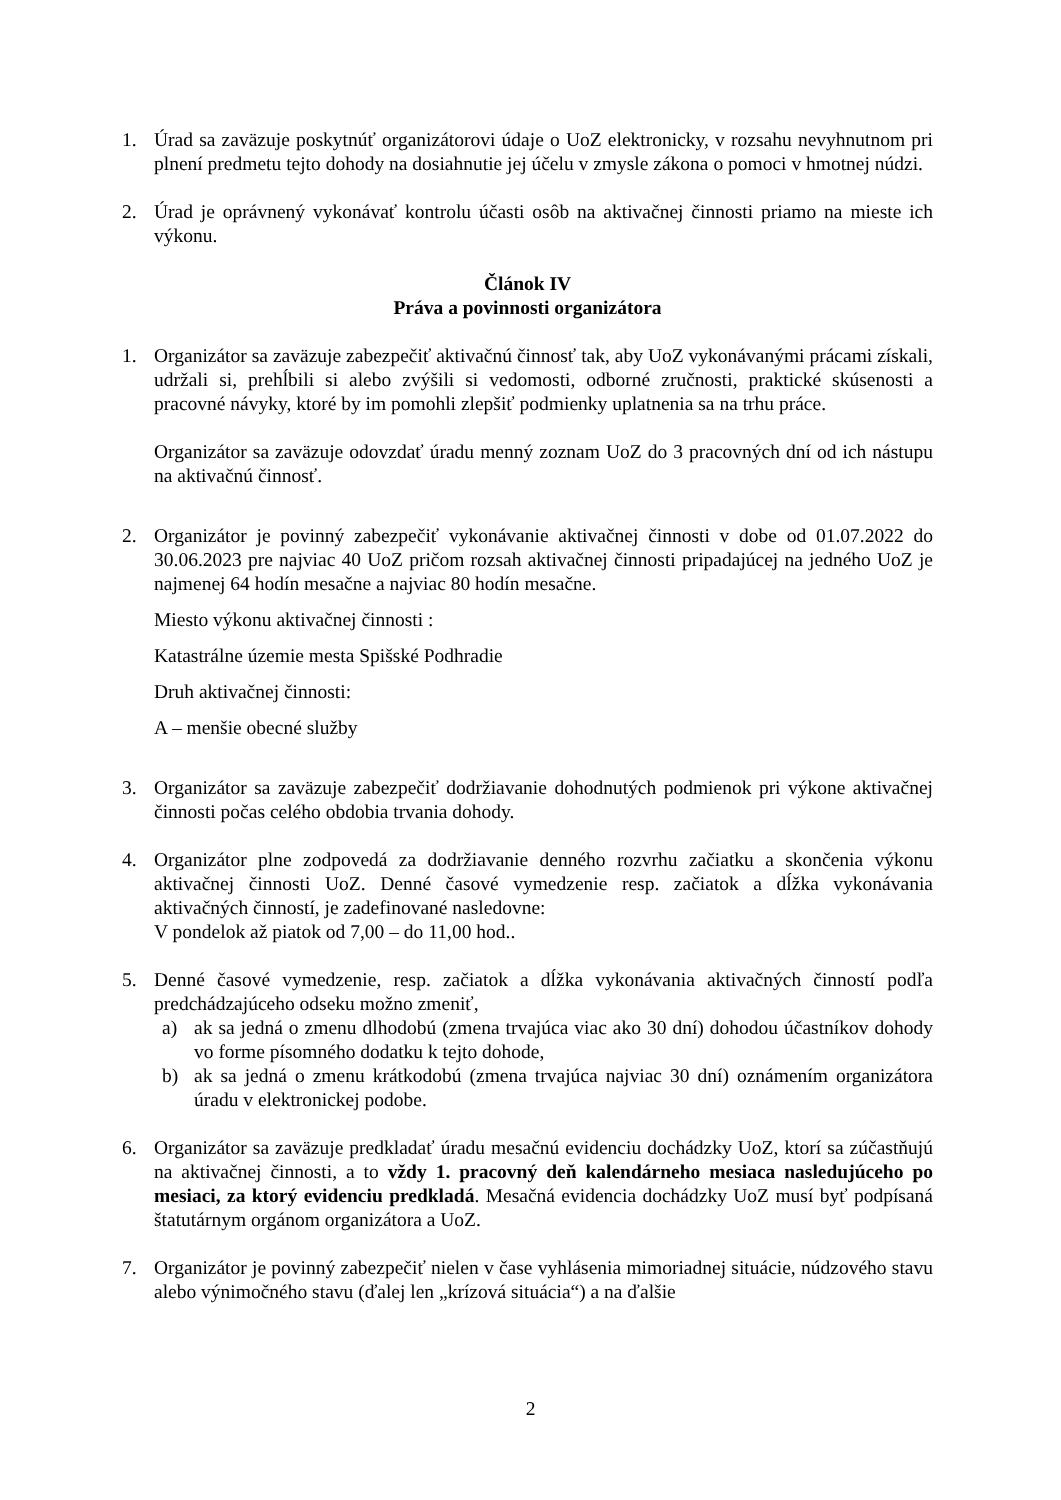1. Úrad sa zaväzuje poskytnúť organizátorovi údaje o UoZ elektronicky, v rozsahu nevyhnutnom pri plnení predmetu tejto dohody na dosiahnutie jej účelu v zmysle zákona o pomoci v hmotnej núdzi.
2. Úrad je oprávnený vykonávať kontrolu účasti osôb na aktivačnej činnosti priamo na mieste ich výkonu.
Článok IV
Práva a povinnosti organizátora
1. Organizátor sa zaväzuje zabezpečiť aktivačnú činnosť tak, aby UoZ vykonávanými prácami získali, udržali si, prehĺbili si alebo zvýšili si vedomosti, odborné zručnosti, praktické skúsenosti a pracovné návyky, ktoré by im pomohli zlepšiť podmienky uplatnenia sa na trhu práce.
Organizátor sa zaväzuje odovzdať úradu menný zoznam UoZ do 3 pracovných dní od ich nástupu na aktivačnú činnosť.
2. Organizátor je povinný zabezpečiť vykonávanie aktivačnej činnosti v dobe od 01.07.2022 do 30.06.2023 pre najviac 40 UoZ pričom rozsah aktivačnej činnosti pripadajúcej na jedného UoZ je najmenej 64 hodín mesačne a najviac 80 hodín mesačne.
Miesto výkonu aktivačnej činnosti :
Katastrálne územie mesta Spišské Podhradie
Druh aktivačnej činnosti:
A – menšie obecné služby
3. Organizátor sa zaväzuje zabezpečiť dodržiavanie dohodnutých podmienok pri výkone aktivačnej činnosti počas celého obdobia trvania dohody.
4. Organizátor plne zodpovedá za dodržiavanie denného rozvrhu začiatku a skončenia výkonu aktivačnej činnosti UoZ. Denné časové vymedzenie resp. začiatok a dĺžka vykonávania aktivačných činností, je zadefinované nasledovne:
V pondelok až piatok od 7,00 – do 11,00 hod..
5. Denné časové vymedzenie, resp. začiatok a dĺžka vykonávania aktivačných činností podľa predchádzajúceho odseku možno zmeniť,
a) ak sa jedná o zmenu dlhodobú (zmena trvajúca viac ako 30 dní) dohodou účastníkov dohody vo forme písomného dodatku k tejto dohode,
b) ak sa jedná o zmenu krátkodobú (zmena trvajúca najviac 30 dní) oznámením organizátora úradu v elektronickej podobe.
6. Organizátor sa zaväzuje predkladať úradu mesačnú evidenciu dochádzky UoZ, ktorí sa zúčastňujú na aktivačnej činnosti, a to vždy 1. pracovný deň kalendárneho mesiaca nasledujúceho po mesiaci, za ktorý evidenciu predkladá. Mesačná evidencia dochádzky UoZ musí byť podpísaná štatutárnym orgánom organizátora a UoZ.
7. Organizátor je povinný zabezpečiť nielen v čase vyhlásenia mimoriadnej situácie, núdzového stavu alebo výnimočného stavu (ďalej len „krízová situácia“) a na ďalšie
2